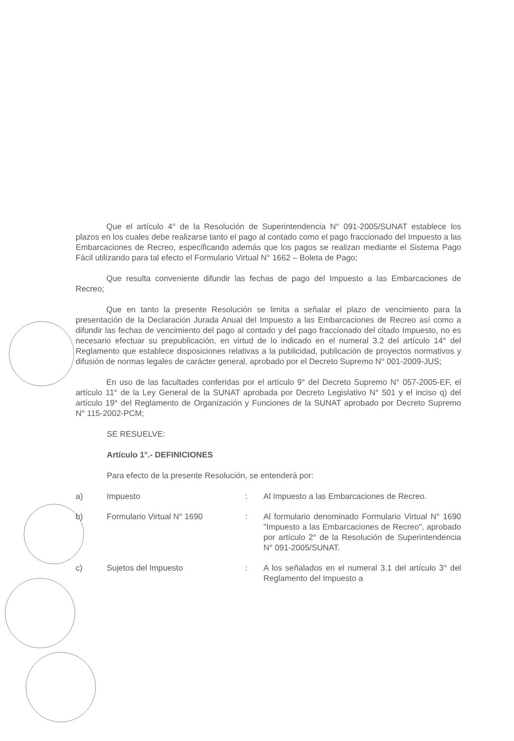Que el artículo 4° de la Resolución de Superintendencia N° 091-2005/SUNAT establece los plazos en los cuales debe realizarse tanto el pago al contado como el pago fraccionado del Impuesto a las Embarcaciones de Recreo, especificando además que los pagos se realizan mediante el Sistema Pago Fácil utilizando para tal efecto el Formulario Virtual N° 1662 – Boleta de Pago;
Que resulta conveniente difundir las fechas de pago del Impuesto a las Embarcaciones de Recreo;
Que en tanto la presente Resolución se limita a señalar el plazo de vencimiento para la presentación de la Declaración Jurada Anual del Impuesto a las Embarcaciones de Recreo así como a difundir las fechas de vencimiento del pago al contado y del pago fraccionado del citado Impuesto, no es necesario efectuar su prepublicación, en virtud de lo indicado en el numeral 3.2 del artículo 14° del Reglamento que establece disposiciones relativas a la publicidad, publicación de proyectos normativos y difusión de normas legales de carácter general, aprobado por el Decreto Supremo N° 001-2009-JUS;
En uso de las facultades conferidas por el artículo 9° del Decreto Supremo N° 057-2005-EF, el artículo 11° de la Ley General de la SUNAT aprobada por Decreto Legislativo N° 501 y el inciso q) del artículo 19° del Reglamento de Organización y Funciones de la SUNAT aprobado por Decreto Supremo N° 115-2002-PCM;
SE RESUELVE:
Artículo 1°.- DEFINICIONES
Para efecto de la presente Resolución, se entenderá por:
a) Impuesto: Al Impuesto a las Embarcaciones de Recreo.
b) Formulario Virtual N° 1690: Al formulario denominado Formulario Virtual N° 1690 "Impuesto a las Embarcaciones de Recreo", aprobado por artículo 2° de la Resolución de Superintendencia N° 091-2005/SUNAT.
c) Sujetos del Impuesto: A los señalados en el numeral 3.1 del artículo 3° del Reglamento del Impuesto a